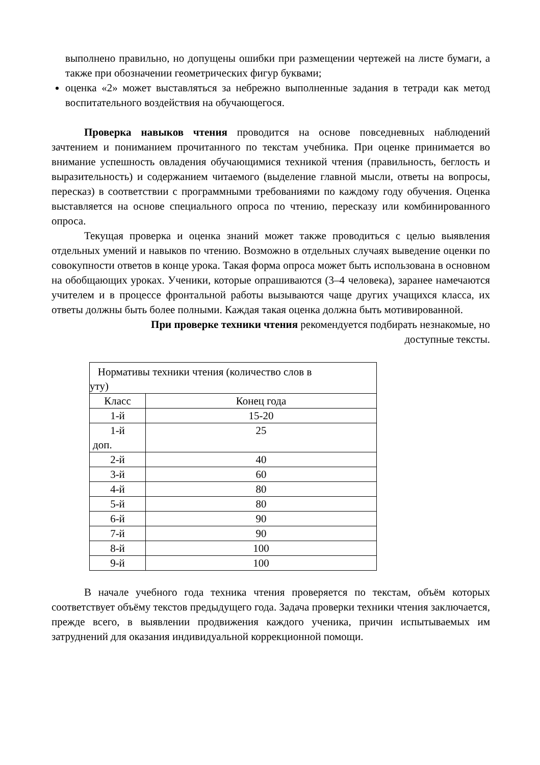выполнено правильно, но допущены ошибки при размещении чертежей на листе бумаги, а также при обозначении геометрических фигур буквами;
оценка «2» может выставляться за небрежно выполненные задания в тетради как метод воспитательного воздействия на обучающегося.
Проверка навыков чтения проводится на основе повседневных наблюдений зачтением и пониманием прочитанного по текстам учебника. При оценке принимается во внимание успешность овладения обучающимися техникой чтения (правильность, беглость и выразительность) и содержанием читаемого (выделение главной мысли, ответы на вопросы, пересказ) в соответствии с программными требованиями по каждому году обучения. Оценка выставляется на основе специального опроса по чтению, пересказу или комбинированного опроса.
Текущая проверка и оценка знаний может также проводиться с целью выявления отдельных умений и навыков по чтению. Возможно в отдельных случаях выведение оценки по совокупности ответов в конце урока. Такая форма опроса может быть использована в основном на обобщающих уроках. Ученики, которые опрашиваются (3–4 человека), заранее намечаются учителем и в процессе фронтальной работы вызываются чаще других учащихся класса, их ответы должны быть более полными. Каждая такая оценка должна быть мотивированной.
При проверке техники чтения рекомендуется подбирать незнакомые, но
доступные тексты.
| Нормативы техники чтения (количество слов в уту) | |
| Класс | Конец года |
| 1-й | 15-20 |
| 1-й доп. | 25 |
| 2-й | 40 |
| 3-й | 60 |
| 4-й | 80 |
| 5-й | 80 |
| 6-й | 90 |
| 7-й | 90 |
| 8-й | 100 |
| 9-й | 100 |
В начале учебного года техника чтения проверяется по текстам, объём которых соответствует объёму текстов предыдущего года. Задача проверки техники чтения заключается, прежде всего, в выявлении продвижения каждого ученика, причин испытываемых им затруднений для оказания индивидуальной коррекционной помощи.